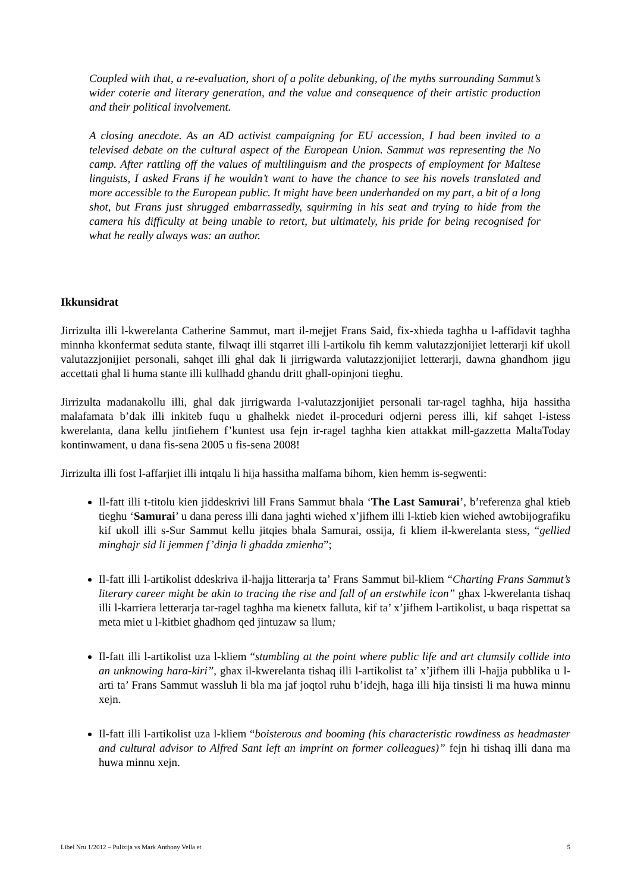Coupled with that, a re-evaluation, short of a polite debunking, of the myths surrounding Sammut’s wider coterie and literary generation, and the value and consequence of their artistic production and their political involvement.
A closing anecdote. As an AD activist campaigning for EU accession, I had been invited to a televised debate on the cultural aspect of the European Union. Sammut was representing the No camp. After rattling off the values of multilinguism and the prospects of employment for Maltese linguists, I asked Frans if he wouldn’t want to have the chance to see his novels translated and more accessible to the European public. It might have been underhanded on my part, a bit of a long shot, but Frans just shrugged embarrassedly, squirming in his seat and trying to hide from the camera his difficulty at being unable to retort, but ultimately, his pride for being recognised for what he really always was: an author.
Ikkunsidrat
Jirrizulta illi l-kwerelanta Catherine Sammut, mart il-mejjet Frans Said, fix-xhieda taghha u l-affidavit taghha minnha kkonfermat seduta stante, filwaqt illi stqarret illi l-artikolu fih kemm valutazzjonijiet letterarji kif ukoll valutazzjonijiet personali, sahqet illi ghal dak li jirrigwarda valutazzjonijiet letterarji, dawna ghandhom jigu accettati ghal li huma stante illi kullhadd ghandu dritt ghall-opinjoni tieghu.
Jirrizulta madanakollu illi, ghal dak jirrigwarda l-valutazzjonijiet personali tar-ragel taghha, hija hassitha malafamata b’dak illi inkiteb fuqu u ghalhekk niedet il-proceduri odjerni peress illi, kif sahqet l-istess kwerelanta, dana kellu jintfiehem f’kuntest usa fejn ir-ragel taghha kien attakkat mill-gazzetta MaltaToday kontinwament, u dana fis-sena 2005 u fis-sena 2008!
Jirrizulta illi fost l-affarjiet illi intqalu li hija hassitha malfama bihom, kien hemm is-segwenti:
Il-fatt illi t-titolu kien jiddeskrivi lill Frans Sammut bhala ‘The Last Samurai’, b’referenza ghal ktieb tieghu ‘Samurai’ u dana peress illi dana jaghti wiehed x’jifhem illi l-ktieb kien wiehed awtobijografiku kif ukoll illi s-Sur Sammut kellu jitqies bhala Samurai, ossija, fi kliem il-kwerelanta stess, “gellied minghajr sid li jemmen f’dinja li ghadda zmienha”;
Il-fatt illi l-artikolist ddeskriva il-hajja litterarja ta’ Frans Sammut bil-kliem “Charting Frans Sammut’s literary career might be akin to tracing the rise and fall of an erstwhile icon” ghax l-kwerelanta tishaq illi l-karriera letterarja tar-ragel taghha ma kienetx falluta, kif ta’ x’jifhem l-artikolist, u baqa rispettat sa meta miet u l-kitbiet ghadhom qed jintuzaw sa llum;
Il-fatt illi l-artikolist uza l-kliem “stumbling at the point where public life and art clumsily collide into an unknowing hara-kiri”, ghax il-kwerelanta tishaq illi l-artikolist ta’ x’jifhem illi l-hajja pubblika u l-arti ta’ Frans Sammut wassluh li bla ma jaf joqtol ruhu b’idejh, haga illi hija tinsisti li ma huwa minnu xejn.
Il-fatt illi l-artikolist uza l-kliem “boisterous and booming (his characteristic rowdiness as headmaster and cultural advisor to Alfred Sant left an imprint on former colleagues)” fejn hi tishaq illi dana ma huwa minnu xejn.
Libel Nru 1/2012 – Pulizija vs Mark Anthony Vella et 5